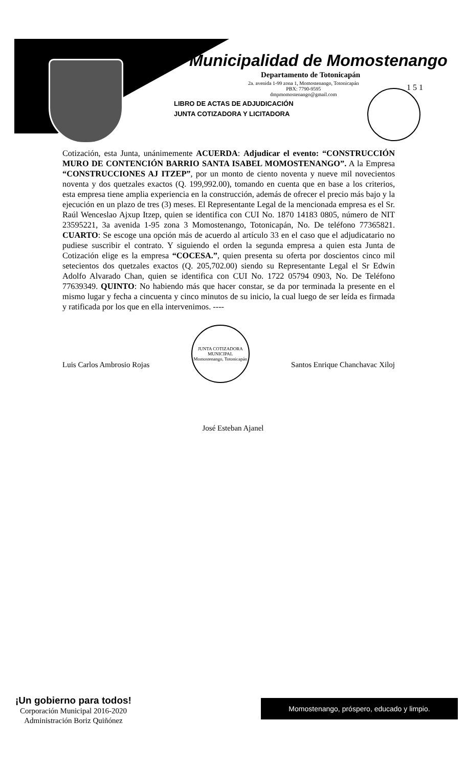Municipalidad de Momostenango
Departamento de Totonicapán
2a. avenida 1-99 zona 1, Momostenango, Totonicapán
PBX: 7790-9595
dmpmomostenango@gmail.com
1 5 1
LIBRO DE ACTAS DE ADJUDICACIÓN
JUNTA COTIZADORA Y LICITADORA
Cotización, esta Junta, unánimemente ACUERDA: Adjudicar el evento: “CONSTRUCCIÓN MURO DE CONTENCIÓN BARRIO SANTA ISABEL MOMOSTENANGO”. A la Empresa “CONSTRUCCIONES AJ ITZEP”, por un monto de ciento noventa y nueve mil novecientos noventa y dos quetzales exactos (Q. 199,992.00), tomando en cuenta que en base a los criterios, esta empresa tiene amplia experiencia en la construcción, además de ofrecer el precio más bajo y la ejecución en un plazo de tres (3) meses. El Representante Legal de la mencionada empresa es el Sr. Raúl Wenceslao Ajxup Itzep, quien se identifica con CUI No. 1870 14183 0805, número de NIT 23595221, 3a avenida 1-95 zona 3 Momostenango, Totonicapán, No. De teléfono 77365821. CUARTO: Se escoge una opción más de acuerdo al artículo 33 en el caso que el adjudicatario no pudiese suscribir el contrato. Y siguiendo el orden la segunda empresa a quien esta Junta de Cotización elige es la empresa “COCESA.”, quien presenta su oferta por doscientos cinco mil setecientos dos quetzales exactos (Q. 205,702.00) siendo su Representante Legal el Sr Edwin Adolfo Alvarado Chan, quien se identifica con CUI No. 1722 05794 0903, No. De Teléfono 77639349. QUINTO: No habiendo más que hacer constar, se da por terminada la presente en el mismo lugar y fecha a cincuenta y cinco minutos de su inicio, la cual luego de ser leída es firmada y ratificada por los que en ella intervenimos. ----
Luis Carlos Ambrosio Rojas
JUNTA COTIZADORA MUNICIPAL
Momostenango, Totonicapán
Santos Enrique Chanchavac Xiloj
José Esteban Ajanel
¡Un gobierno para todos!
Corporación Municipal 2016-2020
Administración Boriz Quiñónez
Momostenango, próspero, educado y limpio.